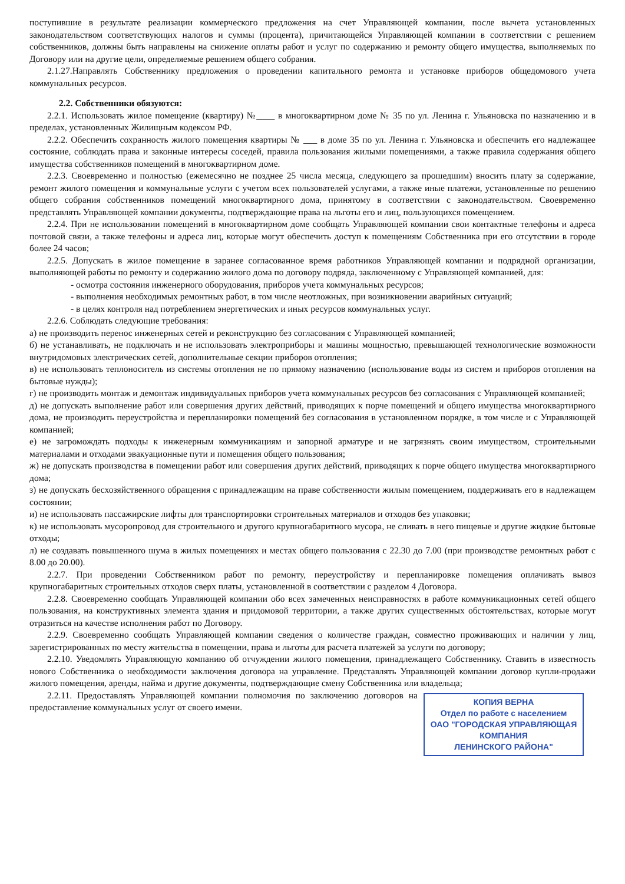поступившие в результате реализации коммерческого предложения на счет Управляющей компании, после вычета установленных законодательством соответствующих налогов и суммы (процента), причитающейся Управляющей компании в соответствии с решением собственников, должны быть направлены на снижение оплаты работ и услуг по содержанию и ремонту общего имущества, выполняемых по Договору или на другие цели, определяемые решением общего собрания.
2.1.27.Направлять Собственнику предложения о проведении капитального ремонта и установке приборов общедомового учета коммунальных ресурсов.
2.2. Собственники обязуются:
2.2.1. Использовать жилое помещение (квартиру) №____ в многоквартирном доме № 35 по ул. Ленина г. Ульяновска по назначению и в пределах, установленных Жилищным кодексом РФ.
2.2.2. Обеспечить сохранность жилого помещения квартиры № ___ в доме 35 по ул. Ленина г. Ульяновска и обеспечить его надлежащее состояние, соблюдать права и законные интересы соседей, правила пользования жилыми помещениями, а также правила содержания общего имущества собственников помещений в многоквартирном доме.
2.2.3. Своевременно и полностью (ежемесячно не позднее 25 числа месяца, следующего за прошедшим) вносить плату за содержание, ремонт жилого помещения и коммунальные услуги с учетом всех пользователей услугами, а также иные платежи, установленные по решению общего собрания собственников помещений многоквартирного дома, принятому в соответствии с законодательством. Своевременно представлять Управляющей компании документы, подтверждающие права на льготы его и лиц, пользующихся помещением.
2.2.4. При не использовании помещений в многоквартирном доме сообщать Управляющей компании свои контактные телефоны и адреса почтовой связи, а также телефоны и адреса лиц, которые могут обеспечить доступ к помещениям Собственника при его отсутствии в городе более 24 часов;
2.2.5. Допускать в жилое помещение в заранее согласованное время работников Управляющей компании и подрядной организации, выполняющей работы по ремонту и содержанию жилого дома по договору подряда, заключенному с Управляющей компанией, для:
- осмотра состояния инженерного оборудования, приборов учета коммунальных ресурсов;
- выполнения необходимых ремонтных работ, в том числе неотложных, при возникновении аварийных ситуаций;
- в целях контроля над потреблением энергетических и иных ресурсов коммунальных услуг.
2.2.6. Соблюдать следующие требования:
а) не производить перенос инженерных сетей и реконструкцию без согласования с Управляющей компанией;
б) не устанавливать, не подключать и не использовать электроприборы и машины мощностью, превышающей технологические возможности внутридомовых электрических сетей, дополнительные секции приборов отопления;
в) не использовать теплоноситель из системы отопления не по прямому назначению (использование воды из систем и приборов отопления на бытовые нужды);
г) не производить монтаж и демонтаж индивидуальных приборов учета коммунальных ресурсов без согласования с Управляющей компанией;
д) не допускать выполнение работ или совершения других действий, приводящих к порче помещений и общего имущества многоквартирного дома, не производить переустройства и перепланировки помещений без согласования в установленном порядке, в том числе и с Управляющей компанией;
е) не загромождать подходы к инженерным коммуникациям и запорной арматуре и не загрязнять своим имуществом, строительными материалами и отходами эвакуационные пути и помещения общего пользования;
ж) не допускать производства в помещении работ или совершения других действий, приводящих к порче общего имущества многоквартирного дома;
з) не допускать бесхозяйственного обращения с принадлежащим на праве собственности жилым помещением, поддерживать его в надлежащем состоянии;
и) не использовать пассажирские лифты для транспортировки строительных материалов и отходов без упаковки;
к) не использовать мусоропровод для строительного и другого крупногабаритного мусора, не сливать в него пищевые и другие жидкие бытовые отходы;
л) не создавать повышенного шума в жилых помещениях и местах общего пользования с 22.30 до 7.00 (при производстве ремонтных работ с 8.00 до 20.00).
2.2.7. При проведении Собственником работ по ремонту, переустройству и перепланировке помещения оплачивать вывоз крупногабаритных строительных отходов сверх платы, установленной в соответствии с разделом 4 Договора.
2.2.8. Своевременно сообщать Управляющей компании обо всех замеченных неисправностях в работе коммуникационных сетей общего пользования, на конструктивных элемента здания и придомовой территории, а также других существенных обстоятельствах, которые могут отразиться на качестве исполнения работ по Договору.
2.2.9. Своевременно сообщать Управляющей компании сведения о количестве граждан, совместно проживающих и наличии у лиц, зарегистрированных по месту жительства в помещении, права и льготы для расчета платежей за услуги по договору;
2.2.10. Уведомлять Управляющую компанию об отчуждении жилого помещения, принадлежащего Собственнику. Ставить в известность нового Собственника о необходимости заключения договора на управление. Представлять Управляющей компании договор купли-продажи жилого помещения, аренды, найма и другие документы, подтверждающие смену Собственника или владельца;
КОПИЯ ВЕРНА
Отдел по работе с населением
ОАО "ГОРОДСКАЯ УПРАВЛЯЮЩАЯ КОМПАНИЯ
ЛЕНИНСКОГО РАЙОНА"
2.2.11. Предоставлять Управляющей компании полномочия по заключению договоров на предоставление коммунальных услуг от своего имени.